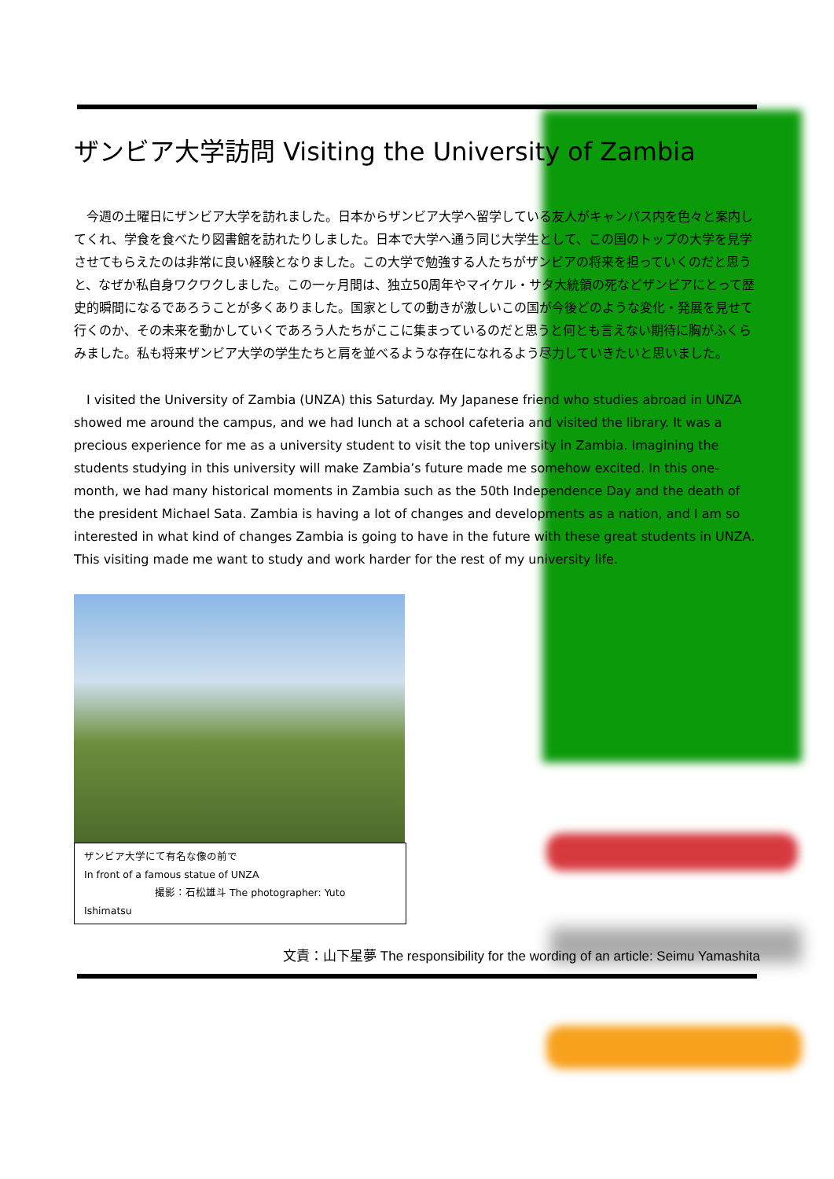ザンビア大学訪問 Visiting the University of Zambia
　今週の土曜日にザンビア大学を訪れました。日本からザンビア大学へ留学している友人がキャンパス内を色々と案内してくれ、学食を食べたり図書館を訪れたりしました。日本で大学へ通う同じ大学生として、この国のトップの大学を見学させてもらえたのは非常に良い経験となりました。この大学で勉強する人たちがザンビアの将来を担っていくのだと思うと、なぜか私自身ワクワクしました。この一ヶ月間は、独立50周年やマイケル・サタ大統領の死などザンビアにとって歴史的瞬間になるであろうことが多くありました。国家としての動きが激しいこの国が今後どのような変化・発展を見せて行くのか、その未来を動かしていくであろう人たちがここに集まっているのだと思うと何とも言えない期待に胸がふくらみました。私も将来ザンビア大学の学生たちと肩を並べるような存在になれるよう尽力していきたいと思いました。
　I visited the University of Zambia (UNZA) this Saturday. My Japanese friend who studies abroad in UNZA showed me around the campus, and we had lunch at a school cafeteria and visited the library. It was a precious experience for me as a university student to visit the top university in Zambia. Imagining the students studying in this university will make Zambia’s future made me somehow excited. In this one-month, we had many historical moments in Zambia such as the 50th Independence Day and the death of the president Michael Sata. Zambia is having a lot of changes and developments as a nation, and I am so interested in what kind of changes Zambia is going to have in the future with these great students in UNZA. This visiting made me want to study and work harder for the rest of my university life.
ザンビア大学にて有名な像の前で
In front of a famous statue of UNZA
撮影：石松雄斗 The photographer: Yuto Ishimatsu
文責：山下星夢 The responsibility for the wording of an article: Seimu Yamashita